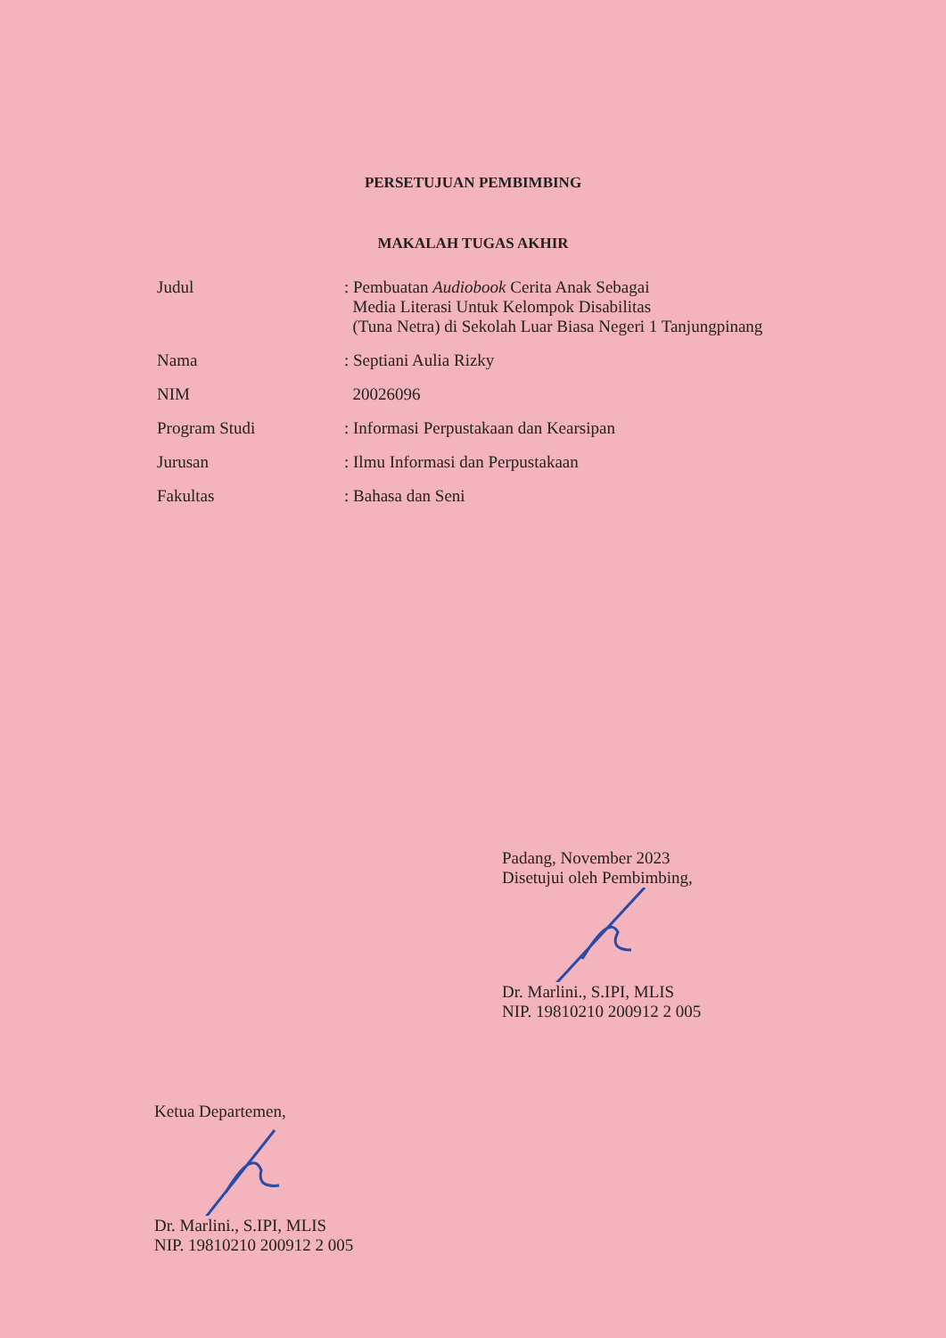PERSETUJUAN PEMBIMBING
MAKALAH TUGAS AKHIR
| Judul | : Pembuatan Audiobook Cerita Anak Sebagai Media Literasi Untuk Kelompok Disabilitas (Tuna Netra) di Sekolah Luar Biasa Negeri 1 Tanjungpinang |
| Nama | : Septiani Aulia Rizky |
| NIM | 20026096 |
| Program Studi | : Informasi Perpustakaan dan Kearsipan |
| Jurusan | : Ilmu Informasi dan Perpustakaan |
| Fakultas | : Bahasa dan Seni |
Padang, November 2023
Disetujui oleh Pembimbing,
Dr. Marlini., S.IPI, MLIS
NIP. 19810210 200912 2 005
Ketua Departemen,
Dr. Marlini., S.IPI, MLIS
NIP. 19810210 200912 2 005